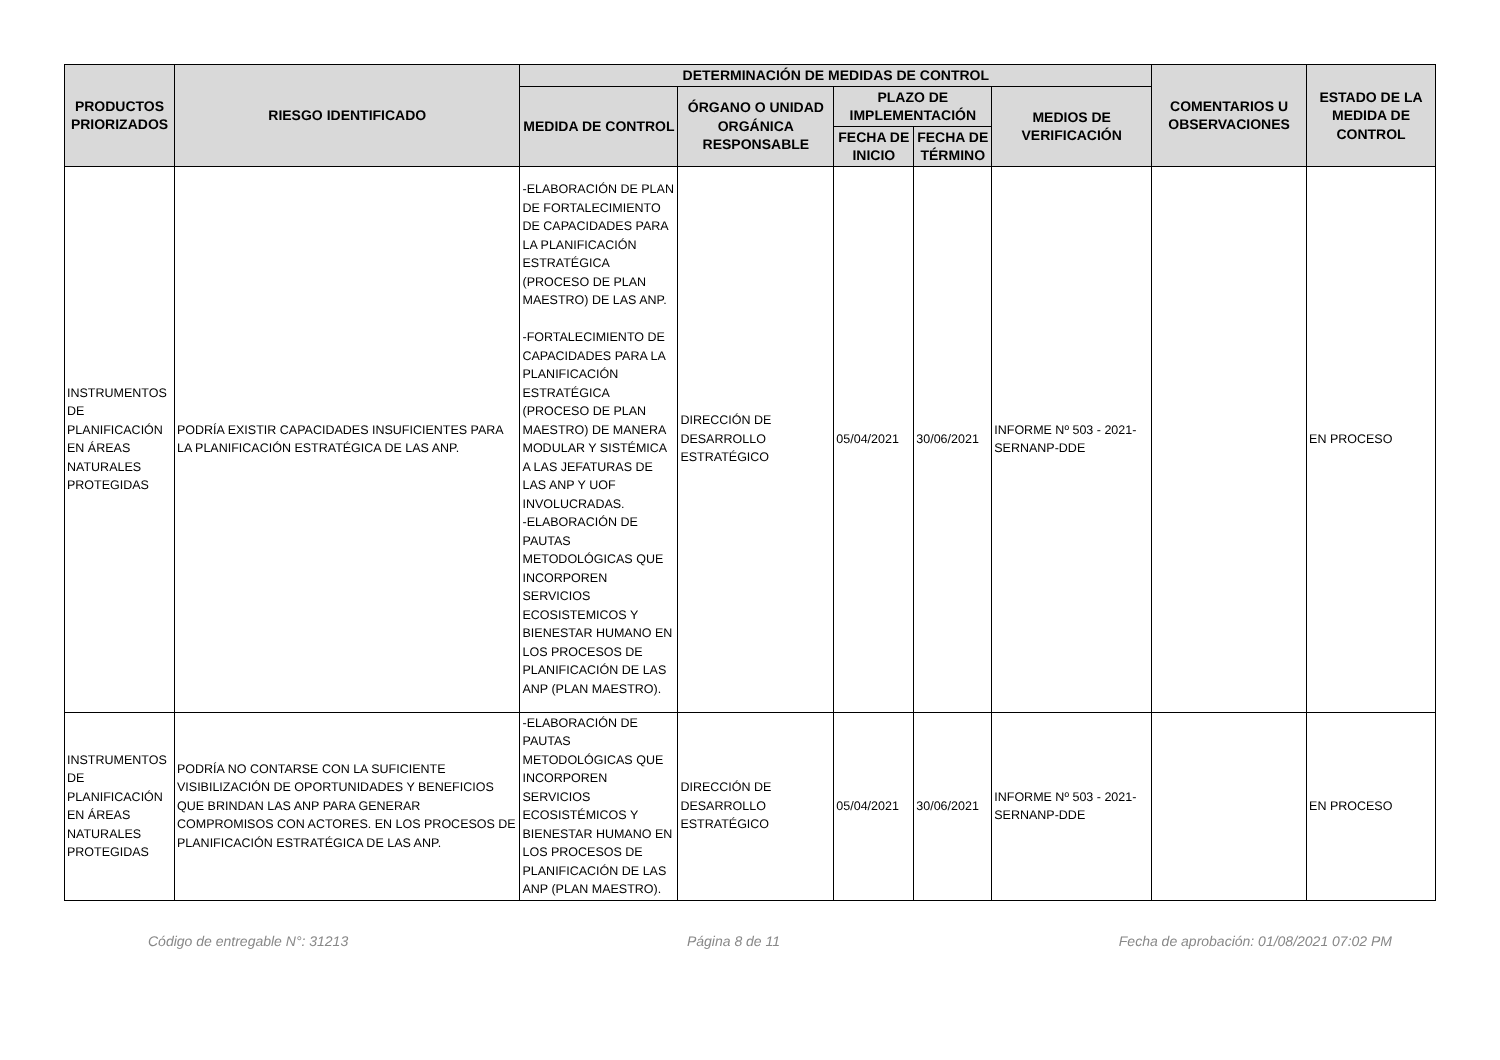| PRODUCTOS PRIORIZADOS | RIESGO IDENTIFICADO | DETERMINACIÓN DE MEDIDAS DE CONTROL | | | | | COMENTARIOS U OBSERVACIONES | ESTADO DE LA MEDIDA DE CONTROL |
| --- | --- | --- | --- | --- | --- | --- | --- | --- |
| | | MEDIDA DE CONTROL | ÓRGANO O UNIDAD ORGÁNICA RESPONSABLE | PLAZO DE IMPLEMENTACIÓN | | MEDIOS DE VERIFICACIÓN | | |
| | | | | FECHA DE INICIO | FECHA DE TÉRMINO | | | |
| INSTRUMENTOS DE PLANIFICACIÓN EN ÁREAS NATURALES PROTEGIDAS | PODRÍA EXISTIR CAPACIDADES INSUFICIENTES PARA LA PLANIFICACIÓN ESTRATÉGICA DE LAS ANP. | -ELABORACIÓN DE PLAN DE FORTALECIMIENTO DE CAPACIDADES PARA LA PLANIFICACIÓN ESTRATÉGICA (PROCESO DE PLAN MAESTRO) DE LAS ANP. -FORTALECIMIENTO DE CAPACIDADES PARA LA PLANIFICACIÓN ESTRATÉGICA (PROCESO DE PLAN MAESTRO) DE MANERA MODULAR Y SISTÉMICA A LAS JEFATURAS DE LAS ANP Y UOF INVOLUCRADAS. -ELABORACIÓN DE PAUTAS METODOLÓGICAS QUE INCORPOREN SERVICIOS ECOSISTEMICOS Y BIENESTAR HUMANO EN LOS PROCESOS DE PLANIFICACIÓN DE LAS ANP (PLAN MAESTRO). | DIRECCIÓN DE DESARROLLO ESTRATÉGICO | 05/04/2021 | 30/06/2021 | INFORME Nº 503 - 2021-SERNANP-DDE | | EN PROCESO |
| INSTRUMENTOS DE PLANIFICACIÓN EN ÁREAS NATURALES PROTEGIDAS | PODRÍA NO CONTARSE CON LA SUFICIENTE VISIBILIZACIÓN DE OPORTUNIDADES Y BENEFICIOS QUE BRINDAN LAS ANP PARA GENERAR COMPROMISOS CON ACTORES. EN LOS PROCESOS DE PLANIFICACIÓN ESTRATÉGICA DE LAS ANP. | -ELABORACIÓN DE PAUTAS METODOLÓGICAS QUE INCORPOREN SERVICIOS ECOSISTÉMICOS Y BIENESTAR HUMANO EN LOS PROCESOS DE PLANIFICACIÓN DE LAS ANP (PLAN MAESTRO). | DIRECCIÓN DE DESARROLLO ESTRATÉGICO | 05/04/2021 | 30/06/2021 | INFORME Nº 503 - 2021-SERNANP-DDE | | EN PROCESO |
Código de entregable N°: 31213 Página 8 de 11 Fecha de aprobación: 01/08/2021 07:02 PM